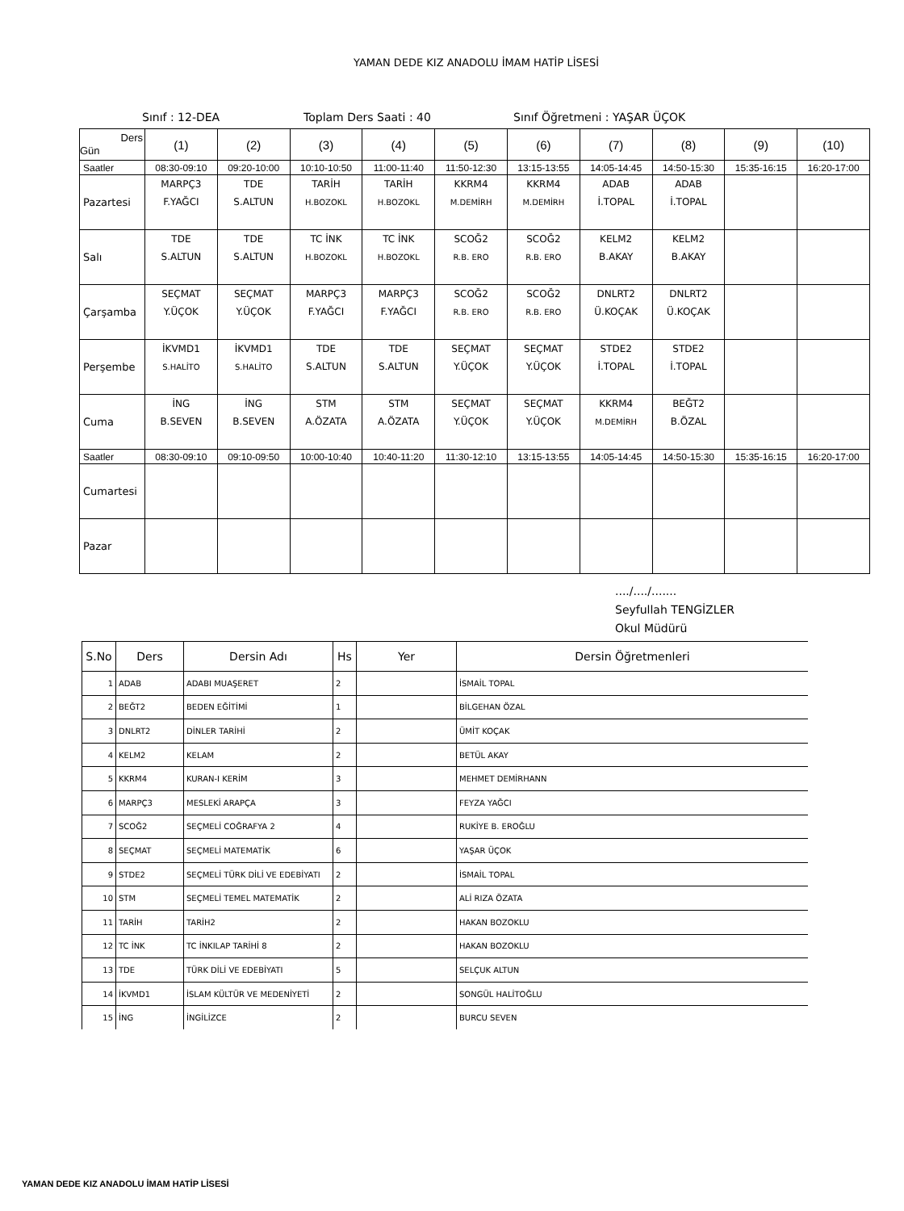YAMAN DEDE KIZ ANADOLU İMAM HATİP LİSESİ
Sınıf : 12-DEA Toplam Ders Saati : 40 Sınıf Öğretmeni : YAŞAR ÜÇOK
| Ders Gün | (1) | (2) | (3) | (4) | (5) | (6) | (7) | (8) | (9) | (10) |
| --- | --- | --- | --- | --- | --- | --- | --- | --- | --- | --- |
| Saatler | 08:30-09:10 | 09:20-10:00 | 10:10-10:50 | 11:00-11:40 | 11:50-12:30 | 13:15-13:55 | 14:05-14:45 | 14:50-15:30 | 15:35-16:15 | 16:20-17:00 |
| Pazartesi | MARPÇ3 F.YAĞCI | TDE S.ALTUN | TARİH H.BOZOKL | TARİH H.BOZOKL | KKRM4 M.DEMİRH | KKRM4 M.DEMİRH | ADAB İ.TOPAL | ADAB İ.TOPAL | | |
| Salı | TDE S.ALTUN | TDE S.ALTUN | TC İNK H.BOZOKL | TC İNK H.BOZOKL | SCOĞ2 R.B. ERO | SCOĞ2 R.B. ERO | KELM2 B.AKAY | KELM2 B.AKAY | | |
| Çarşamba | SEÇMAT Y.ÜÇOK | SEÇMAT Y.ÜÇOK | MARPÇ3 F.YAĞCI | MARPÇ3 F.YAĞCI | SCOĞ2 R.B. ERO | SCOĞ2 R.B. ERO | DNLRT2 Ü.KOÇAK | DNLRT2 Ü.KOÇAK | | |
| Perşembe | İKVMD1 S.HALİTO | İKVMD1 S.HALİTO | TDE S.ALTUN | TDE S.ALTUN | SEÇMAT Y.ÜÇOK | SEÇMAT Y.ÜÇOK | STDE2 İ.TOPAL | STDE2 İ.TOPAL | | |
| Cuma | İNG B.SEVEN | İNG B.SEVEN | STM A.ÖZATA | STM A.ÖZATA | SEÇMAT Y.ÜÇOK | SEÇMAT Y.ÜÇOK | KKRM4 M.DEMİRH | BEĞT2 B.ÖZAL | | |
| Saatler | 08:30-09:10 | 09:10-09:50 | 10:00-10:40 | 10:40-11:20 | 11:30-12:10 | 13:15-13:55 | 14:05-14:45 | 14:50-15:30 | 15:35-16:15 | 16:20-17:00 |
| Cumartesi | | | | | | | | | | |
| Pazar | | | | | | | | | | |
..../..../.......
Seyfullah TENGİZLER
Okul Müdürü
| S.No | Ders | Dersin Adı | Hs | Yer | Dersin Öğretmenleri |
| --- | --- | --- | --- | --- | --- |
| 1 | ADAB | ADABI MUAŞERET | 2 | | İSMAİL TOPAL |
| 2 | BEĞT2 | BEDEN EĞİTİMİ | 1 | | BİLGEHAN ÖZAL |
| 3 | DNLRT2 | DİNLER TARİHİ | 2 | | ÜMİT KOÇAK |
| 4 | KELM2 | KELAM | 2 | | BETÜL AKAY |
| 5 | KKRM4 | KURAN-I KERİM | 3 | | MEHMET DEMİRHANN |
| 6 | MARPÇ3 | MESLEKİ ARAPÇA | 3 | | FEYZA YAĞCI |
| 7 | SCOĞ2 | SEÇMELİ COĞRAFYA 2 | 4 | | RUKİYE B. EROĞLU |
| 8 | SEÇMAT | SEÇMELİ MATEMATİK | 6 | | YAŞAR ÜÇOK |
| 9 | STDE2 | SEÇMELİ TÜRK DİLİ VE EDEBİYATI | 2 | | İSMAİL TOPAL |
| 10 | STM | SEÇMELİ TEMEL MATEMATİK | 2 | | ALİ RIZA ÖZATA |
| 11 | TARİH | TARİH2 | 2 | | HAKAN BOZOKLU |
| 12 | TC İNK | TC İNKILAP TARİHİ 8 | 2 | | HAKAN BOZOKLU |
| 13 | TDE | TÜRK DİLİ VE EDEBİYATI | 5 | | SELÇUK ALTUN |
| 14 | İKVMD1 | İSLAM KÜLTÜR VE MEDENİYETİ | 2 | | SONGÜL HALİTOĞLU |
| 15 | İNG | İNGİLİZCE | 2 | | BURCU SEVEN |
YAMAN DEDE KIZ ANADOLU İMAM HATİP LİSESİ